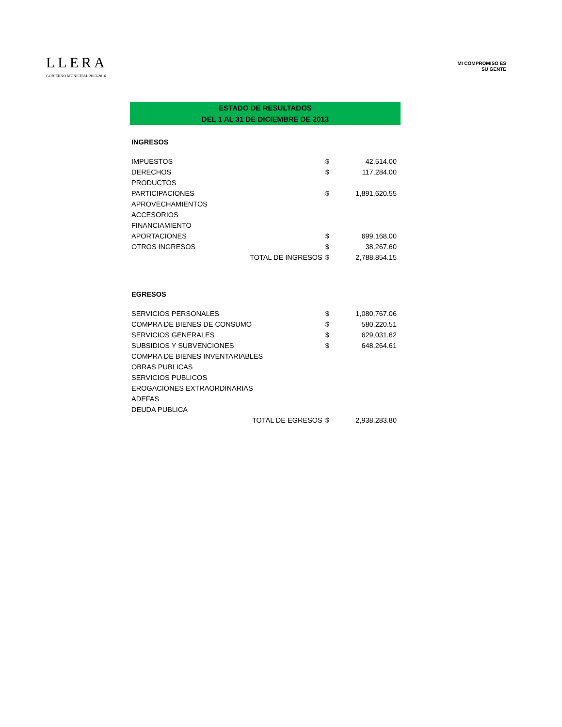LLERA
GOBIERNO MUNICIPAL 2013-2016
MI COMPROMISO ES
SU GENTE
ESTADO DE RESULTADOS
DEL 1 AL 31 DE DICIEMBRE DE 2013
| INGRESOS | | |
| IMPUESTOS | $ | 42,514.00 |
| DERECHOS | $ | 117,284.00 |
| PRODUCTOS | | |
| PARTICIPACIONES | $ | 1,891,620.55 |
| APROVECHAMIENTOS | | |
| ACCESORIOS | | |
| FINANCIAMIENTO | | |
| APORTACIONES | $ | 699,168.00 |
| OTROS INGRESOS | $ | 38,267.60 |
| TOTAL DE INGRESOS | $ | 2,788,854.15 |
| EGRESOS | | |
| SERVICIOS PERSONALES | $ | 1,080,767.06 |
| COMPRA DE BIENES DE CONSUMO | $ | 580,220.51 |
| SERVICIOS GENERALES | $ | 629,031.62 |
| SUBSIDIOS Y SUBVENCIONES | $ | 648,264.61 |
| COMPRA DE BIENES INVENTARIABLES | | |
| OBRAS PUBLICAS | | |
| SERVICIOS PUBLICOS | | |
| EROGACIONES EXTRAORDINARIAS | | |
| ADEFAS | | |
| DEUDA PUBLICA | | |
| TOTAL DE EGRESOS | $ | 2,938,283.80 |